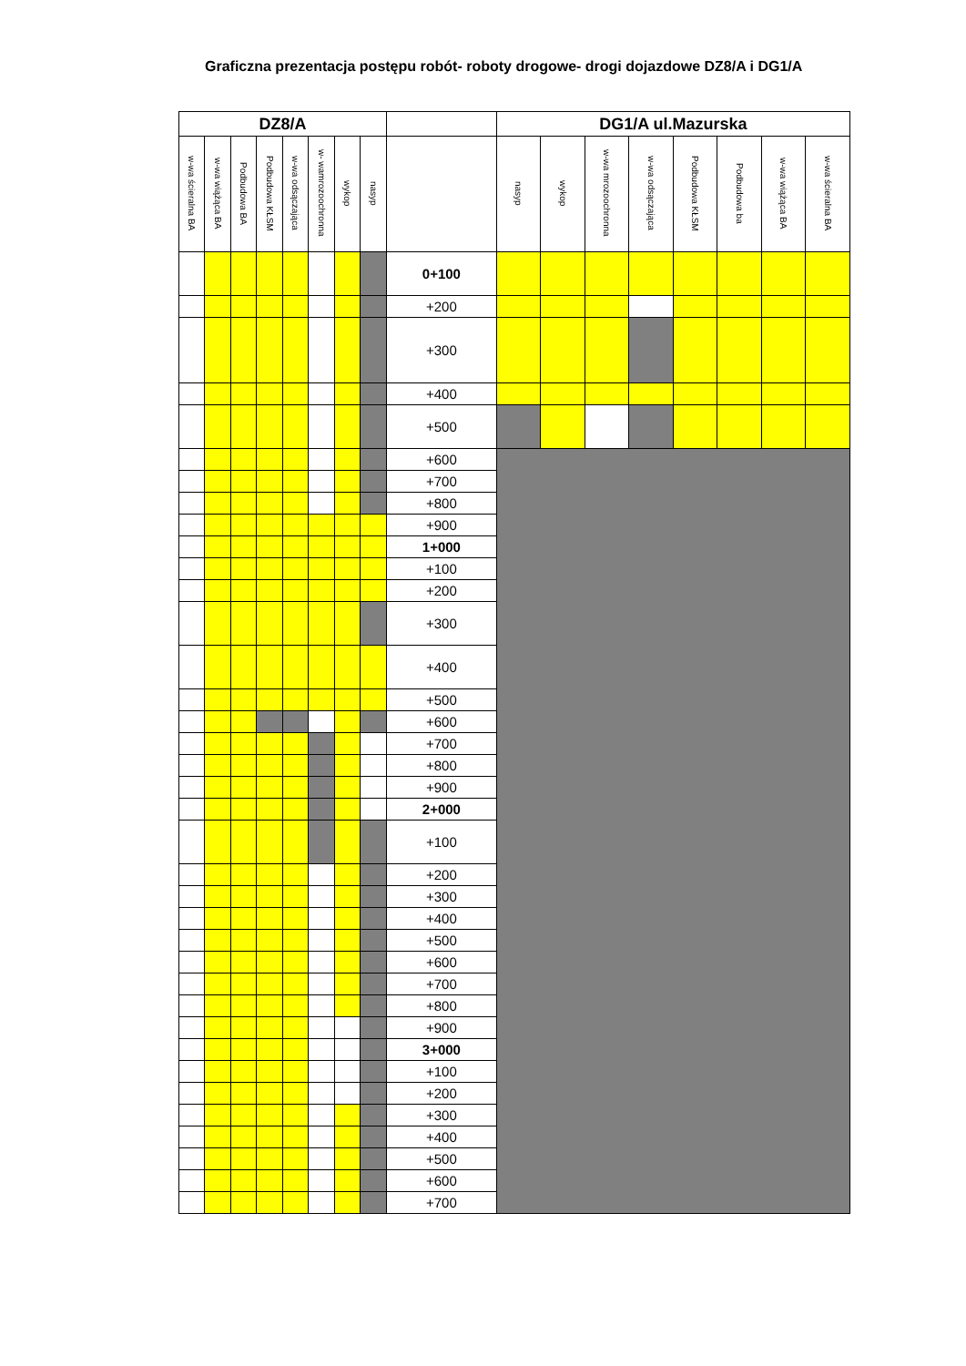Graficzna prezentacja postępu robót- roboty drogowe- drogi dojazdowe DZ8/A i DG1/A
| DZ8/A | | | | | | | | | DG1/A ul.Mazurska | | | | | | | |
| --- | --- | --- | --- | --- | --- | --- | --- | --- | --- | --- | --- | --- | --- | --- | --- | --- |
| w-wa ścieralna BA | w-wa wiążąca BA | Podbudowa BA | Podbudowa KŁSM | w-wa odsączająca | w- wamrozoochronna | wykop | nasyp | | nasyp | wykop | w-wa mrozoochronna | w-wa odsączająca | Podbudowa KŁSM | Podbudowa ba | w-wa wiążąca BA | w-wa ścieralna BA |
| | | | | | | | | 0+100 | | | | | | | | |
| | | | | | | | | +200 | | | | | | | | |
| | | | | | | | | +300 | | | | | | | | |
| | | | | | | | | +400 | | | | | | | | |
| | | | | | | | | +500 | | | | | | | | |
| | | | | | | | | +600 | | | | | | | | |
| | | | | | | | | +700 | | | | | | | | |
| | | | | | | | | +800 | | | | | | | | |
| | | | | | | | | +900 | | | | | | | | |
| | | | | | | | | 1+000 | | | | | | | | |
| | | | | | | | | +100 | | | | | | | | |
| | | | | | | | | +200 | | | | | | | | |
| | | | | | | | | +300 | | | | | | | | |
| | | | | | | | | +400 | | | | | | | | |
| | | | | | | | | +500 | | | | | | | | |
| | | | | | | | | +600 | | | | | | | | |
| | | | | | | | | +700 | | | | | | | | |
| | | | | | | | | +800 | | | | | | | | |
| | | | | | | | | +900 | | | | | | | | |
| | | | | | | | | 2+000 | | | | | | | | |
| | | | | | | | | +100 | | | | | | | | |
| | | | | | | | | +200 | | | | | | | | |
| | | | | | | | | +300 | | | | | | | | |
| | | | | | | | | +400 | | | | | | | | |
| | | | | | | | | +500 | | | | | | | | |
| | | | | | | | | +600 | | | | | | | | |
| | | | | | | | | +700 | | | | | | | | |
| | | | | | | | | +800 | | | | | | | | |
| | | | | | | | | +900 | | | | | | | | |
| | | | | | | | | 3+000 | | | | | | | | |
| | | | | | | | | +100 | | | | | | | | |
| | | | | | | | | +200 | | | | | | | | |
| | | | | | | | | +300 | | | | | | | | |
| | | | | | | | | +400 | | | | | | | | |
| | | | | | | | | +500 | | | | | | | | |
| | | | | | | | | +600 | | | | | | | | |
| | | | | | | | | +700 | | | | | | | | |